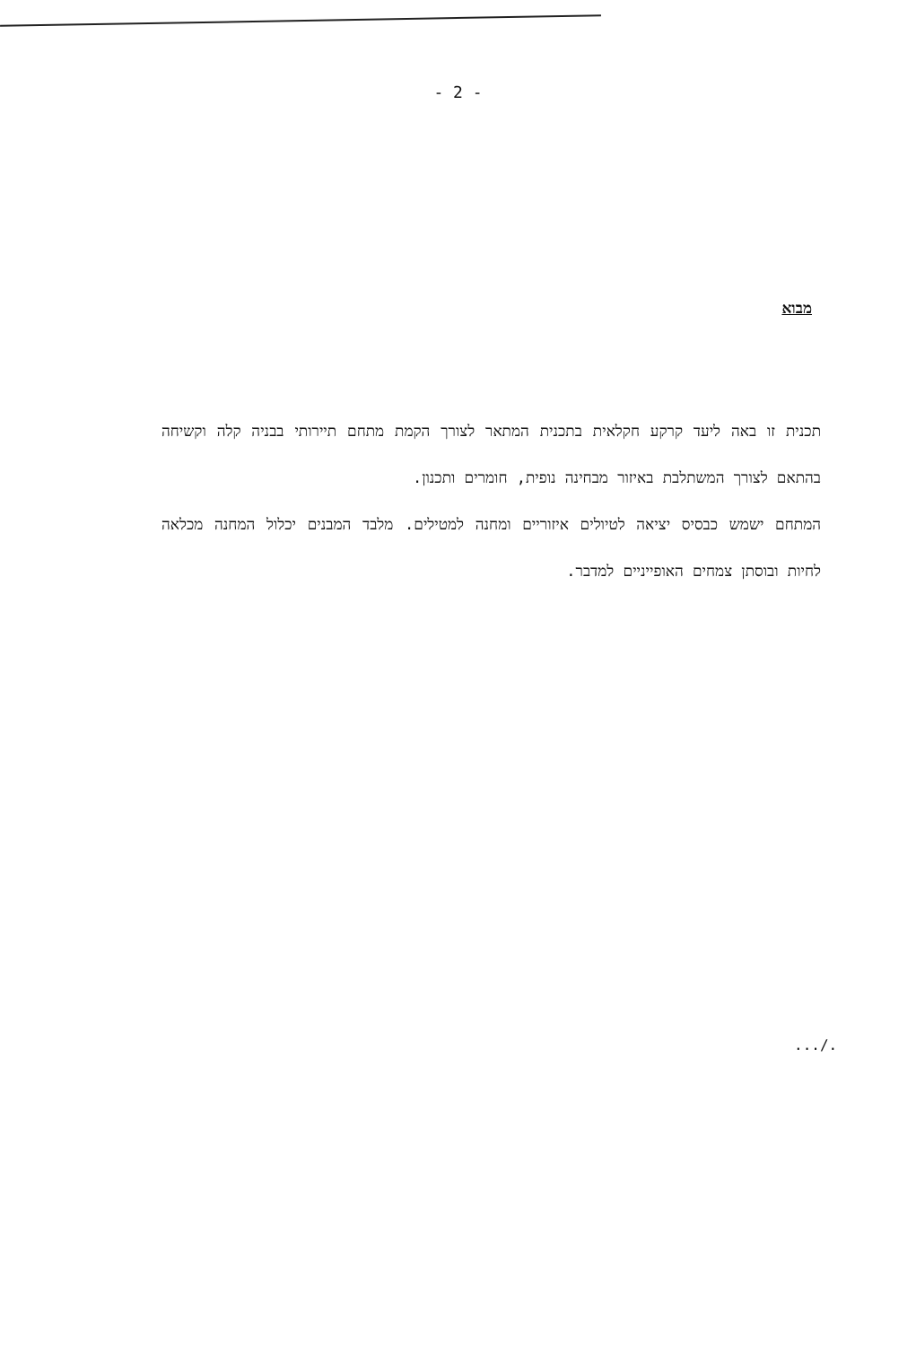- 2 -
מבוא
תכנית זו באה ליעד קרקע חקלאית בתכנית המתאר לצורך הקמת מתחם תיירותי בבניה קלה וקשיחה בהתאם לצורך המשתלבת באיזור מבחינה נופית, חומרים ותכנון.
המתחם ישמש כבסיס יציאה לטיולים איזוריים ומחנה למטילים. מלבד המבנים יכלול המחנה מכלאה לחיות ובוסתן צמחים האופייניים למדבר.
.../.